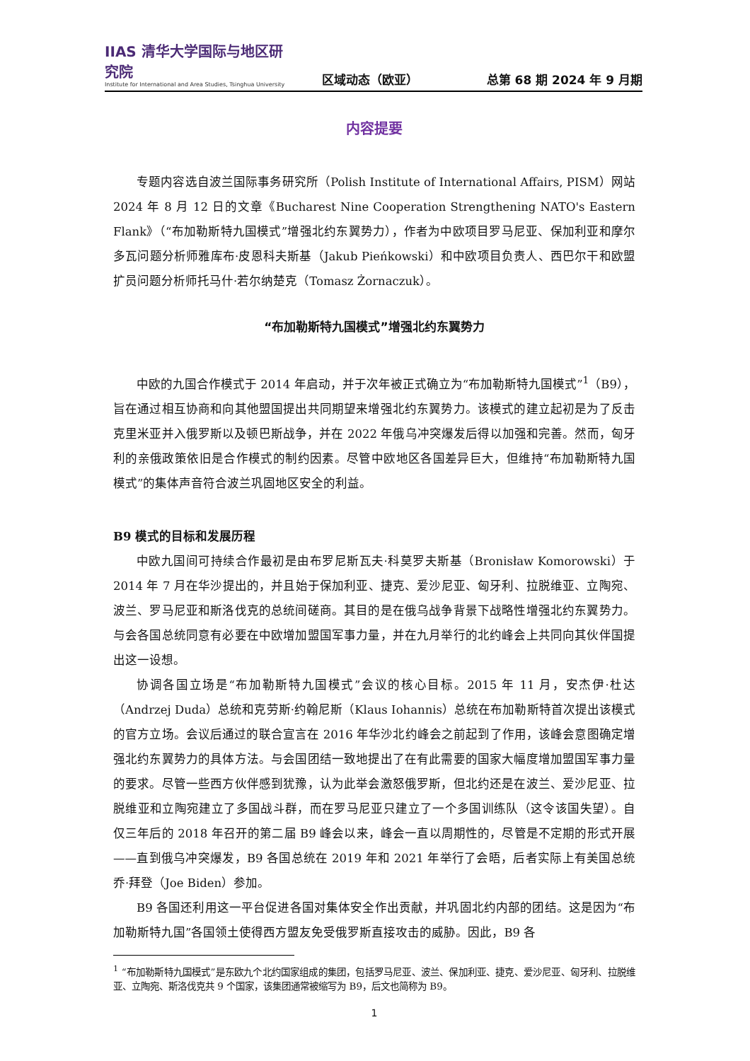IIAS 清华大学国际与地区研究院
Institute for International and Area Studies, Tsinghua University
区域动态（欧亚）
总第 68 期 2024 年 9 月期
内容提要
专题内容选自波兰国际事务研究所（Polish Institute of International Affairs, PISM）网站 2024 年 8 月 12 日的文章《Bucharest Nine Cooperation Strengthening NATO's Eastern Flank》（“布加勒斯特九国模式”增强北约东翼势力），作者为中欧项目罗马尼亚、保加利亚和摩尔多瓦问题分析师雅库布·皮恩科夫斯基（Jakub Pieńkowski）和中欧项目负责人、西巴尔干和欧盟扩员问题分析师托马什·若尔纳楚克（Tomasz Żornaczuk）。
“布加勒斯特九国模式”增强北约东翼势力
中欧的九国合作模式于 2014 年启动，并于次年被正式确立为“布加勒斯特九国模式”<sup>1</sup>（B9），旨在通过相互协商和向其他盟国提出共同期望来增强北约东翼势力。该模式的建立起初是为了反击克里米亚并入俄罗斯以及顿巴斯战争，并在 2022 年俄乌冲突爆发后得以加强和完善。然而，匈牙利的亲俄政策依旧是合作模式的制约因素。尽管中欧地区各国差异巨大，但维持“布加勒斯特九国模式”的集体声音符合波兰巩固地区安全的利益。
B9 模式的目标和发展历程
中欧九国间可持续合作最初是由布罗尼斯瓦夫·科莫罗夫斯基（Bronisław Komorowski）于 2014 年 7 月在华沙提出的，并且始于保加利亚、捷克、爱沙尼亚、匈牙利、拉脱维亚、立陶宛、波兰、罗马尼亚和斯洛伐克的总统间磋商。其目的是在俄乌战争背景下战略性增强北约东翼势力。与会各国总统同意有必要在中欧增加盟国军事力量，并在九月举行的北约峰会上共同向其伙伴国提出这一设想。
协调各国立场是“布加勒斯特九国模式”会议的核心目标。2015 年 11 月，安杰伊·杜达（Andrzej Duda）总统和克劳斯·约翰尼斯（Klaus Iohannis）总统在布加勒斯特首次提出该模式的官方立场。会议后通过的联合宣言在 2016 年华沙北约峰会之前起到了作用，该峰会意图确定增强北约东翼势力的具体方法。与会国团结一致地提出了在有此需要的国家大幅度增加盟国军事力量的要求。尽管一些西方伙伴感到犹豫，认为此举会激怒俄罗斯，但北约还是在波兰、爱沙尼亚、拉脱维亚和立陶宛建立了多国战斗群，而在罗马尼亚只建立了一个多国训练队（这令该国失望）。自仅三年后的 2018 年召开的第二届 B9 峰会以来，峰会一直以周期性的，尽管是不定期的形式开展——直到俄乌冲突爆发，B9 各国总统在 2019 年和 2021 年举行了会晤，后者实际上有美国总统乔·拜登（Joe Biden）参加。
B9 各国还利用这一平台促进各国对集体安全作出贡献，并巩固北约内部的团结。这是因为“布加勒斯特九国”各国领土使得西方盟友免受俄罗斯直接攻击的威胁。因此，B9 各
<sup>1</sup> “布加勒斯特九国模式”是东欧九个北约国家组成的集团，包括罗马尼亚、波兰、保加利亚、捷克、爱沙尼亚、匈牙利、拉脱维亚、立陶宛、斯洛伐克共 9 个国家，该集团通常被缩写为 B9，后文也简称为 B9。
1